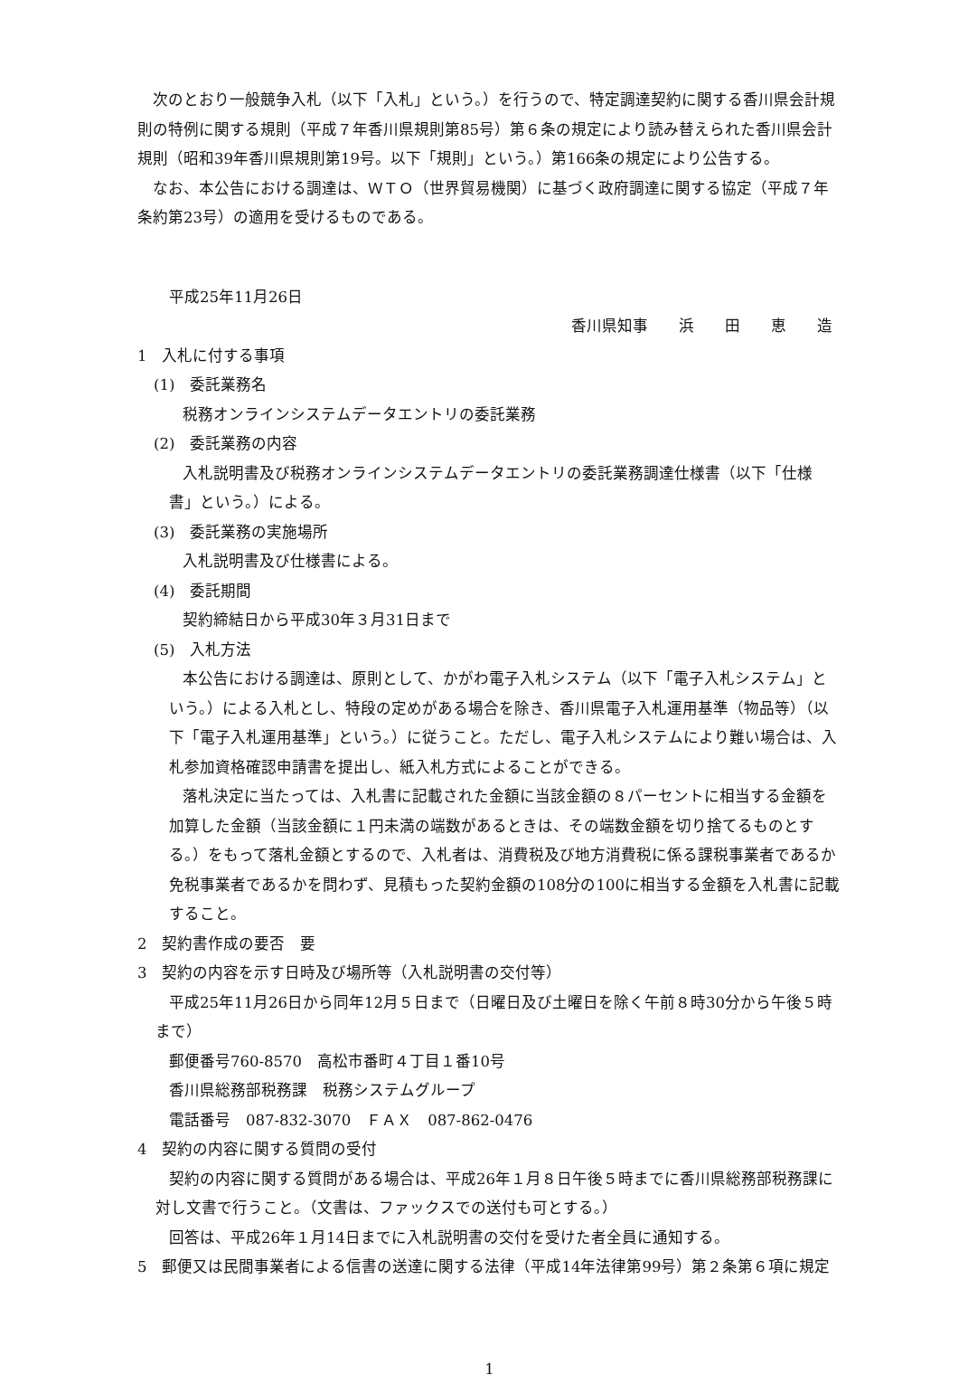次のとおり一般競争入札（以下「入札」という。）を行うので、特定調達契約に関する香川県会計規則の特例に関する規則（平成７年香川県規則第85号）第６条の規定により読み替えられた香川県会計規則（昭和39年香川県規則第19号。以下「規則」という。）第166条の規定により公告する。
なお、本公告における調達は、ＷＴＯ（世界貿易機関）に基づく政府調達に関する協定（平成７年条約第23号）の適用を受けるものである。
平成25年11月26日
香川県知事　　浜　　田　　恵　　造
1　入札に付する事項
(1)　委託業務名
税務オンラインシステムデータエントリの委託業務
(2)　委託業務の内容
入札説明書及び税務オンラインシステムデータエントリの委託業務調達仕様書（以下「仕様書」という。）による。
(3)　委託業務の実施場所
入札説明書及び仕様書による。
(4)　委託期間
契約締結日から平成30年３月31日まで
(5)　入札方法
本公告における調達は、原則として、かがわ電子入札システム（以下「電子入札システム」という。）による入札とし、特段の定めがある場合を除き、香川県電子入札運用基準（物品等）（以下「電子入札運用基準」という。）に従うこと。ただし、電子入札システムにより難い場合は、入札参加資格確認申請書を提出し、紙入札方式によることができる。
落札決定に当たっては、入札書に記載された金額に当該金額の８パーセントに相当する金額を加算した金額（当該金額に１円未満の端数があるときは、その端数金額を切り捨てるものとする。）をもって落札金額とするので、入札者は、消費税及び地方消費税に係る課税事業者であるか免税事業者であるかを問わず、見積もった契約金額の108分の100に相当する金額を入札書に記載すること。
2　契約書作成の要否　要
3　契約の内容を示す日時及び場所等（入札説明書の交付等）
平成25年11月26日から同年12月５日まで（日曜日及び土曜日を除く午前８時30分から午後５時まで）
郵便番号760-8570　高松市番町４丁目１番10号
香川県総務部税務課　税務システムグループ
電話番号　087-832-3070　ＦＡＸ　087-862-0476
4　契約の内容に関する質問の受付
契約の内容に関する質問がある場合は、平成26年１月８日午後５時までに香川県総務部税務課に対し文書で行うこと。（文書は、ファックスでの送付も可とする。）
回答は、平成26年１月14日までに入札説明書の交付を受けた者全員に通知する。
5　郵便又は民間事業者による信書の送達に関する法律（平成14年法律第99号）第２条第６項に規定
1